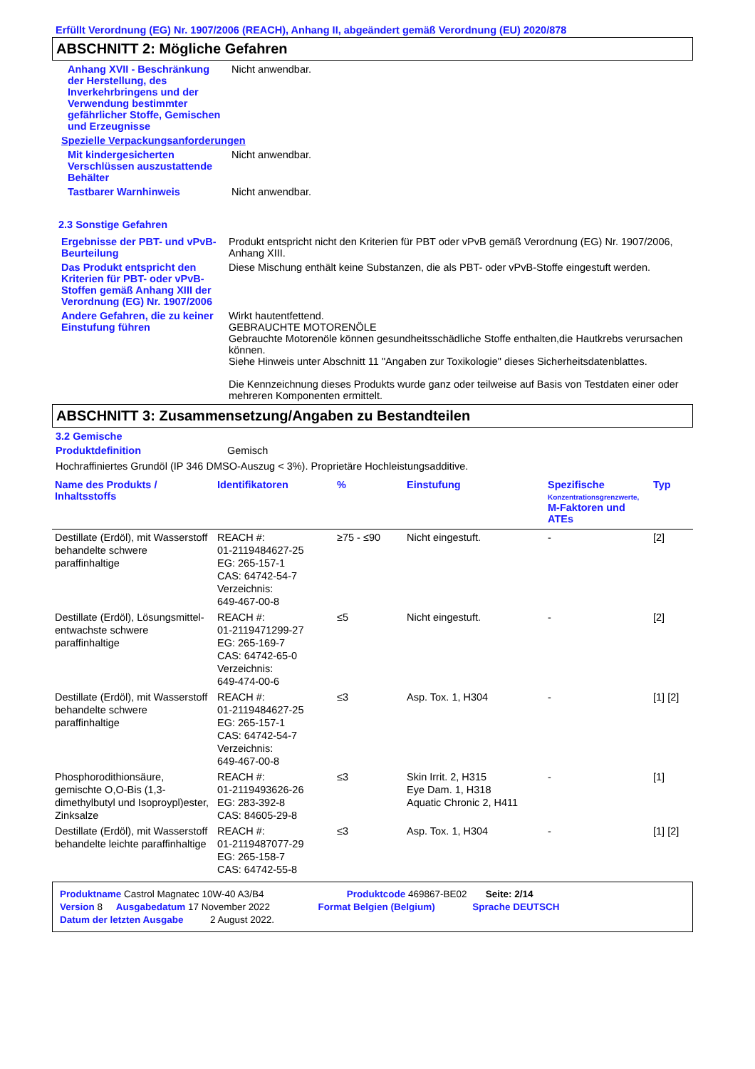Erfüllt Verordnung (EG) Nr. 1907/2006 (REACH), Anhang II, abgeändert gemäß Verordnung (EU) 2020/878
ABSCHNITT 2: Mögliche Gefahren
Anhang XVII - Beschränkung der Herstellung, des Inverkehrbringens und der Verwendung bestimmter gefährlicher Stoffe, Gemischen und Erzeugnisse
Nicht anwendbar.
Spezielle Verpackungsanforderungen
Mit kindergesicherten Verschlüssen auszustattende Behälter
Nicht anwendbar.
Tastbarer Warnhinweis Nicht anwendbar.
2.3 Sonstige Gefahren
Ergebnisse der PBT- und vPvB-Beurteilung
Produkt entspricht nicht den Kriterien für PBT oder vPvB gemäß Verordnung (EG) Nr. 1907/2006, Anhang XIII.
Das Produkt entspricht den Kriterien für PBT- oder vPvB-Stoffen gemäß Anhang XIII der Verordnung (EG) Nr. 1907/2006
Diese Mischung enthält keine Substanzen, die als PBT- oder vPvB-Stoffe eingestuft werden.
Andere Gefahren, die zu keiner Einstufung führen
Wirkt hautentfettend.
GEBRAUCHTE MOTORENÖLE
Gebrauchte Motorenöle können gesundheitsschädliche Stoffe enthalten,die Hautkrebs verursachen können.
Siehe Hinweis unter Abschnitt 11 "Angaben zur Toxikologie" dieses Sicherheitsdatenblattes.
Die Kennzeichnung dieses Produkts wurde ganz oder teilweise auf Basis von Testdaten einer oder mehreren Komponenten ermittelt.
ABSCHNITT 3: Zusammensetzung/Angaben zu Bestandteilen
3.2 Gemische
Produktdefinition Gemisch
Hochraffiniertes Grundöl (IP 346 DMSO-Auszug < 3%). Proprietäre Hochleistungsadditive.
| Name des Produkts / Inhaltsstoffs | Identifikatoren | % | Einstufung | Spezifische Konzentrationsgrenzwerte, M-Faktoren und ATEs | Typ |
| --- | --- | --- | --- | --- | --- |
| Destillate (Erdöl), mit Wasserstoff behandelte schwere paraffinhaltige | REACH #: 01-2119484627-25 EG: 265-157-1 CAS: 64742-54-7 Verzeichnis: 649-467-00-8 | ≥75 - ≤90 | Nicht eingestuft. | - | [2] |
| Destillate (Erdöl), Lösungsmittel-entwachste schwere paraffinhaltige | REACH #: 01-2119471299-27 EG: 265-169-7 CAS: 64742-65-0 Verzeichnis: 649-474-00-6 | ≤5 | Nicht eingestuft. | - | [2] |
| Destillate (Erdöl), mit Wasserstoff behandelte schwere paraffinhaltige | REACH #: 01-2119484627-25 EG: 265-157-1 CAS: 64742-54-7 Verzeichnis: 649-467-00-8 | ≤3 | Asp. Tox. 1, H304 | - | [1] [2] |
| Phosphorodithionsäure, gemischte O,O-Bis (1,3-dimethylbutyl und Isoproypl)ester, Zinksalze | REACH #: 01-2119493626-26 EG: 283-392-8 CAS: 84605-29-8 | ≤3 | Skin Irrit. 2, H315 Eye Dam. 1, H318 Aquatic Chronic 2, H411 | - | [1] |
| Destillate (Erdöl), mit Wasserstoff behandelte leichte paraffinhaltige | REACH #: 01-2119487077-29 EG: 265-158-7 CAS: 64742-55-8 | ≤3 | Asp. Tox. 1, H304 | - | [1] [2] |
Produktname Castrol Magnatec 10W-40 A3/B4 Produktcode 469867-BE02 Seite: 2/14
Version 8 Ausgabedatum 17 November 2022 Format Belgien (Belgium) Sprache DEUTSCH
Datum der letzten Ausgabe 2 August 2022.